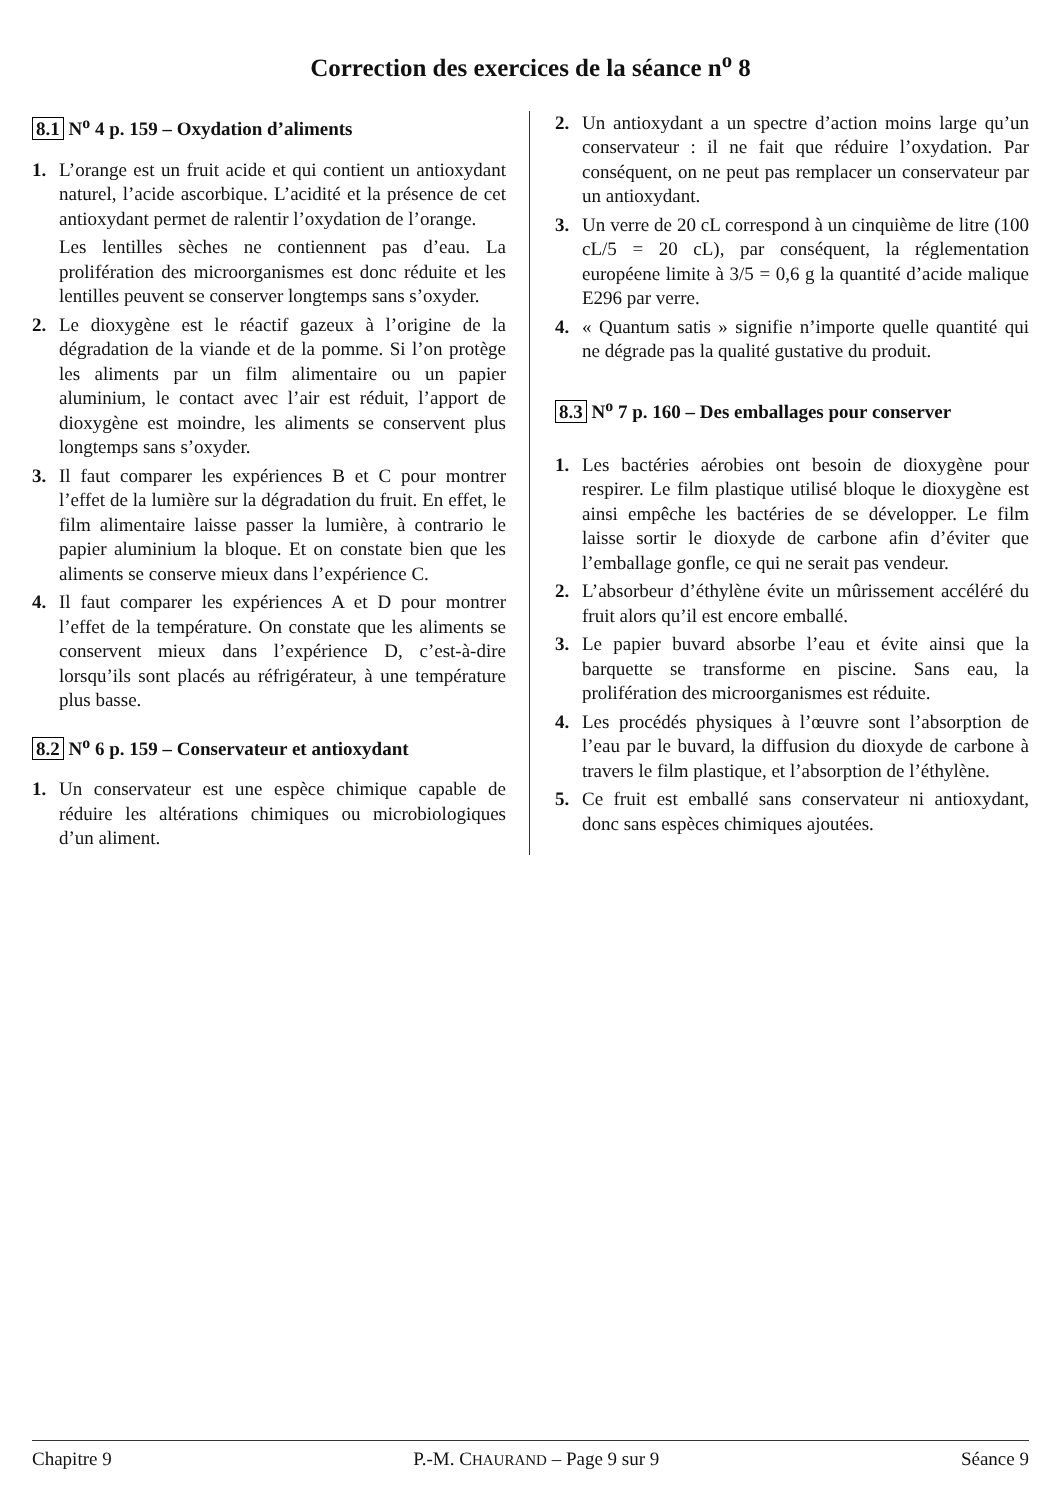Correction des exercices de la séance n<sup>o</sup> 8
8.1 N<sup>o</sup> 4 p. 159 – Oxydation d’aliments
1. L’orange est un fruit acide et qui contient un antioxydant naturel, l’acide ascorbique. L’acidité et la présence de cet antioxydant permet de ralentir l’oxydation de l’orange.
Les lentilles sèches ne contiennent pas d’eau. La prolifération des microorganismes est donc réduite et les lentilles peuvent se conserver longtemps sans s’oxyder.
2. Le dioxygène est le réactif gazeux à l’origine de la dégradation de la viande et de la pomme. Si l’on protège les aliments par un film alimentaire ou un papier aluminium, le contact avec l’air est réduit, l’apport de dioxygène est moindre, les aliments se conservent plus longtemps sans s’oxyder.
3. Il faut comparer les expériences B et C pour montrer l’effet de la lumière sur la dégradation du fruit. En effet, le film alimentaire laisse passer la lumière, à contrario le papier aluminium la bloque. Et on constate bien que les aliments se conserve mieux dans l’expérience C.
4. Il faut comparer les expériences A et D pour montrer l’effet de la température. On constate que les aliments se conservent mieux dans l’expérience D, c’est-à-dire lorsqu’ils sont placés au réfrigérateur, à une température plus basse.
8.2 N<sup>o</sup> 6 p. 159 – Conservateur et antioxydant
1. Un conservateur est une espèce chimique capable de réduire les altérations chimiques ou microbiologiques d’un aliment.
2. Un antioxydant a un spectre d’action moins large qu’un conservateur : il ne fait que réduire l’oxydation. Par conséquent, on ne peut pas remplacer un conservateur par un antioxydant.
3. Un verre de 20 cL correspond à un cinquième de litre (100 cL/5 = 20 cL), par conséquent, la réglementation européene limite à 3/5 = 0,6 g la quantité d’acide malique E296 par verre.
4. « Quantum satis » signifie n’importe quelle quantité qui ne dégrade pas la qualité gustative du produit.
8.3 N<sup>o</sup> 7 p. 160 – Des emballages pour conserver
1. Les bactéries aérobies ont besoin de dioxygène pour respirer. Le film plastique utilisé bloque le dioxygène est ainsi empêche les bactéries de se développer. Le film laisse sortir le dioxyde de carbone afin d’éviter que l’emballage gonfle, ce qui ne serait pas vendeur.
2. L’absorbeur d’éthylène évite un mûrissement accéléré du fruit alors qu’il est encore emballé.
3. Le papier buvard absorbe l’eau et évite ainsi que la barquette se transforme en piscine. Sans eau, la prolifération des microorganismes est réduite.
4. Les procédés physiques à l’œuvre sont l’absorption de l’eau par le buvard, la diffusion du dioxyde de carbone à travers le film plastique, et l’absorption de l’éthylène.
5. Ce fruit est emballé sans conservateur ni antioxydant, donc sans espèces chimiques ajoutées.
Chapitre 9 P.-M. CHAURAND – Page 9 sur 9 Séance 9